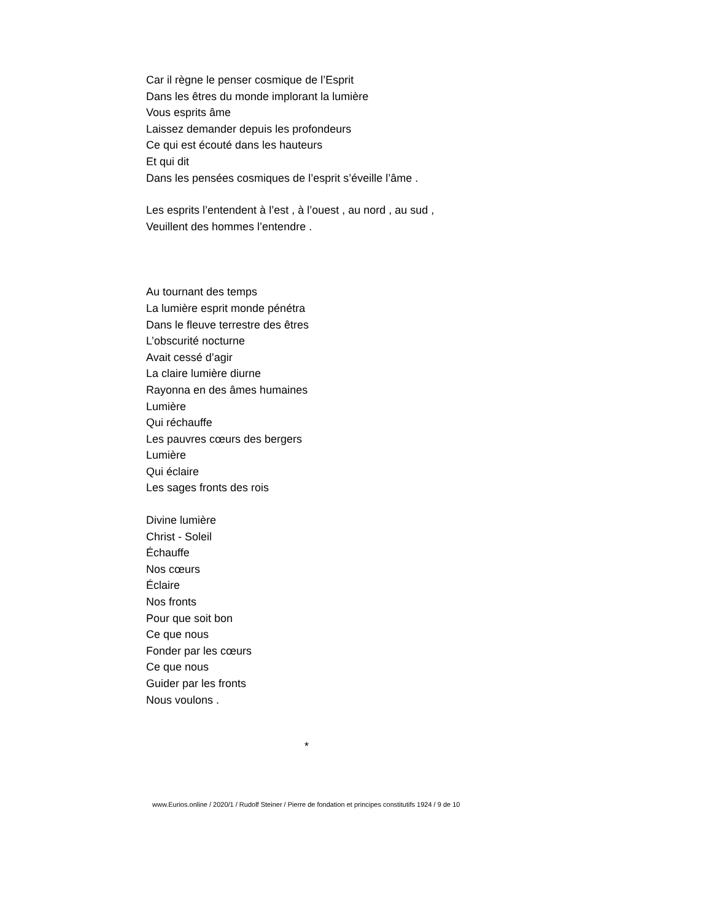Car il règne le penser cosmique de l’Esprit
Dans les êtres du monde implorant la lumière
Vous esprits âme
Laissez demander depuis les profondeurs
Ce qui est écouté dans les hauteurs
Et qui dit
Dans les pensées cosmiques de l’esprit s’éveille l’âme .
Les esprits l’entendent à l’est , à l’ouest , au nord , au sud ,
Veuillent des hommes l’entendre .
Au tournant des temps
La lumière esprit monde pénétra
Dans le fleuve terrestre des êtres
L’obscurité nocturne
Avait cessé d’agir
La claire lumière diurne
Rayonna en des âmes humaines
Lumière
Qui réchauffe
Les pauvres cœurs des bergers
Lumière
Qui éclaire
Les sages fronts des rois
Divine lumière
Christ - Soleil
Échauffe
Nos cœurs
Éclaire
Nos fronts
Pour que soit bon
Ce que nous
Fonder par les cœurs
Ce que nous
Guider par les fronts
Nous voulons .
*
www.Eurios.online / 2020/1 / Rudolf Steiner / Pierre de fondation et principes constitutifs 1924 / 9 de 10